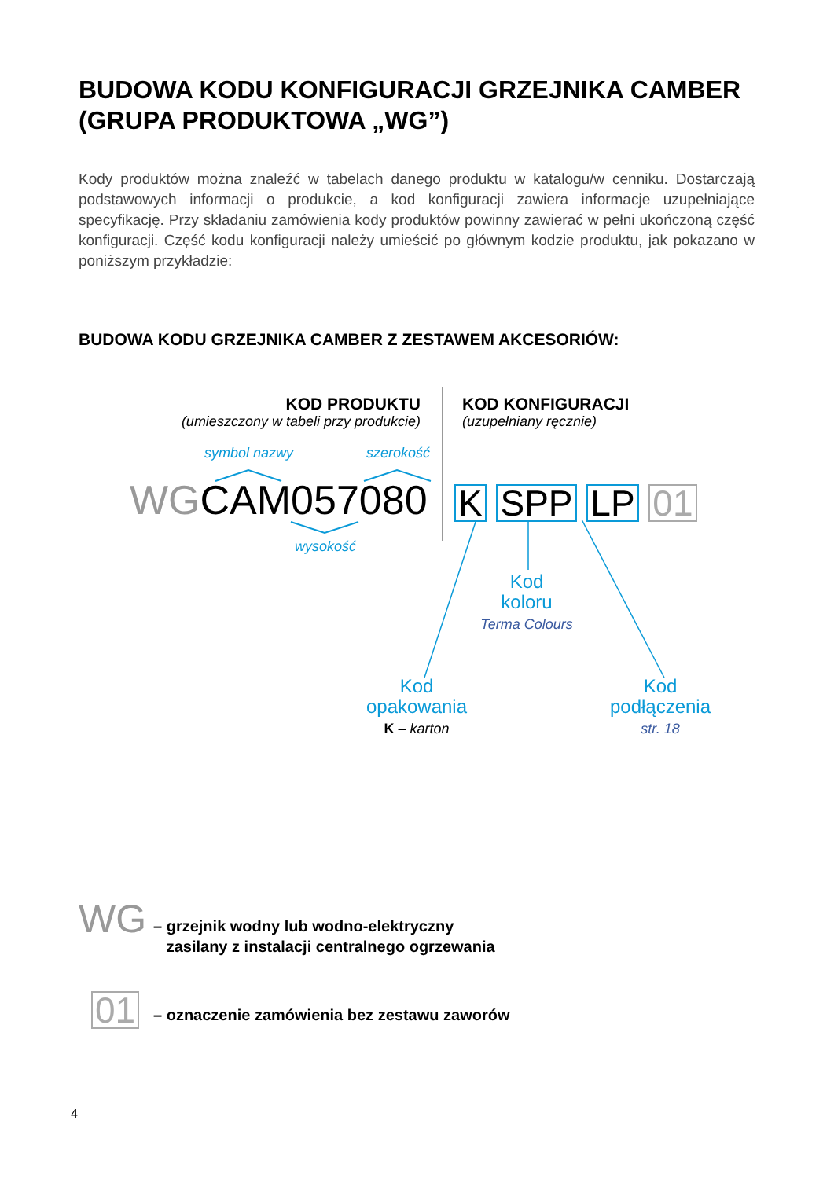BUDOWA KODU KONFIGURACJI GRZEJNIKA CAMBER (GRUPA PRODUKTOWA „WG”)
Kody produktów można znaleźć w tabelach danego produktu w katalogu/w cenniku. Dostarczają podstawowych informacji o produkcie, a kod konfiguracji zawiera informacje uzupełniające specyfikację. Przy składaniu zamówienia kody produktów powinny zawierać w pełni ukończoną część konfiguracji. Część kodu konfiguracji należy umieścić po głównym kodzie produktu, jak pokazano w poniższym przykładzie:
BUDOWA KODU GRZEJNIKA CAMBER Z ZESTAWEM AKCESORIÓW:
KOD PRODUKTU
(umieszczony w tabeli przy produkcie)
KOD KONFIGURACJI
(uzupełniany ręcznie)
symbol nazwy szerokość
WGCAM057080 K SPP LP 01
wysokość
Kod
koloru
Terma Colours
Kod
opakowania
K – karton
Kod
podłączenia
str. 18
WG
– grzejnik wodny lub wodno-elektryczny
zasilany z instalacji centralnego ogrzewania
01 – oznaczenie zamówienia bez zestawu zaworów
4